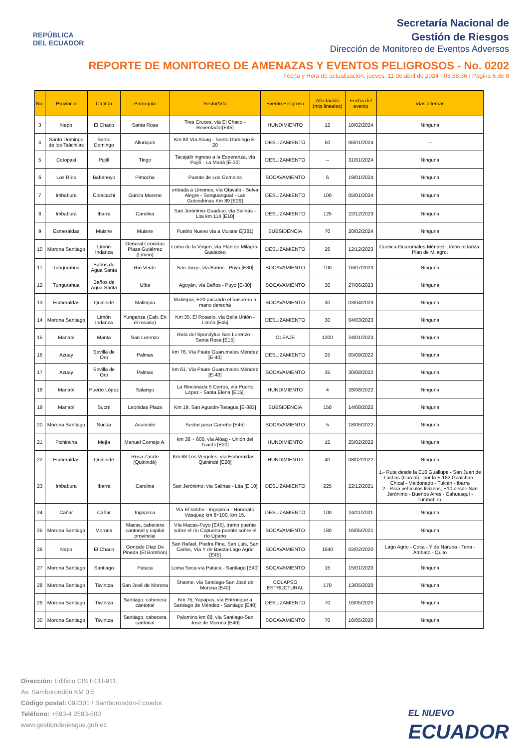REPÚBLICA
DEL ECUADOR
Secretaría Nacional de
Gestión de Riesgos
Dirección de Monitoreo de Eventos Adversos
REPORTE DE MONITOREO DE AMENAZAS Y EVENTOS PELIGROSOS - No. 0202
Fecha y Hora de actualización: jueves, 11 de abril de 2024 - 08:58:36 / Página 6 de 8
| No. | Provincia | Cantón | Parroquia | Sector/Vía | Evento Peligroso | Afectación (mts lineales) | Fecha del evento | Vías alternas |
| --- | --- | --- | --- | --- | --- | --- | --- | --- |
| 3 | Napo | El Chaco | Santa Rosa | Tres Cruces, vía El Chaco - Reventador[E45] | HUNDIMIENTO | 12 | 18/02/2024 | Ninguna |
| 4 | Santo Domingo de los Tsáchilas | Santo Domingo | Alluriquín | Km 83 Vía Aloag - Santo Domingo E- 20 | DESLIZAMIENTO | 50 | 06/01/2024 | --- |
| 5 | Cotopaxi | Pujilí | Tingo | Tacajaló ingreso a la Esperanza, vía Pujilí - La Maná [E-30] | DESLIZAMIENTO | -- | 31/01/2024 | Ninguna |
| 6 | Los Ríos | Babahoyo | Pimocha | Puente de Los Gemelos | SOCAVAMIENTO | 6 | 19/01/2024 | Ninguna |
| 7 | Imbabura | Cotacachi | García Moreno | entrada a Limones, vía Otavalo - Selva Alegre - Sanguangual - Las Golondrinas Km 89 [E29] | DESLIZAMIENTO | 100 | 05/01/2024 | Ninguna |
| 8 | Imbabura | Ibarra | Carolina | San Jerónimo-Guadual; vía Salinas - Lita km 114 [E10] | DESLIZAMIENTO | 125 | 22/12/2023 | Ninguna |
| 9 | Esmeraldas | Muisne | Muisne | Pueblo Nuevo vía a Muisne E[381] | SUBSIDENCIA | 70 | 20/02/2024 | Ninguna |
| 10 | Morona Santiago | Limón Indanza | General Leonidas Plaza Gutiérrez (Limón) | Loma de la Virgen, vía Plan de Milagro-Gualaceo | DESLIZAMIENTO | 26 | 12/12/2023 | Cuenca-Guarumales-Méndez-Limón Indanza-Plan de Milagro. |
| 11 | Tungurahua | Baños de Agua Santa | Río Verde | San Jorge, vía Baños - Puyo [E30] | SOCAVAMIENTO | 100 | 16/07/2023 | Ninguna |
| 12 | Tungurahua | Baños de Agua Santa | Ulba | Agoyán, vía Baños - Puyo [E-30] | SOCAVAMIENTO | 30 | 27/06/2023 | Ninguna |
| 13 | Esmeraldas | Quinindé | Malimpia | Malimpia, E20 pasando el basurero a mano derecha | SOCAVAMIENTO | 30 | 03/04/2023 | Ninguna |
| 14 | Morona Santiago | Limón Indanza | Yunganza (Cab. En el rosario) | Km 35, El Rosario, vía Bella Unión - Limón [E45] | DESLIZAMIENTO | 30 | 04/03/2023 | Ninguna |
| 15 | Manabí | Manta | San Lorenzo | Ruta del Spondylus San Lorenzo - Santa Rosa [E15] | OLEAJE | 1200 | 24/01/2023 | Ninguna |
| 16 | Azuay | Sevilla de Oro | Palmas | km 76, Vía Paute Guarumales Méndez [E-40] | DESLIZAMIENTO | 25 | 05/09/2022 | Ninguna |
| 17 | Azuay | Sevilla de Oro | Palmas | km 61, Vía Paute Guarumales Méndez [E-40] | SOCAVAMIENTO | 35 | 30/08/2022 | Ninguna |
| 18 | Manabí | Puerto López | Salango | La Rinconada 5 Cerros, vía Puerto López - Santa Elena [E15]. | HUNDIMIENTO | 4 | 28/08/2022 | Ninguna |
| 19 | Manabí | Sucre | Leonidas Plaza | Km 19, San Agustín-Tosagua [E-383] | SUBSIDENCIA | 150 | 14/08/2022 | Ninguna |
| 20 | Morona Santiago | Sucúa | Asunción | Sector paso Carreño [E45] | SOCAVAMIENTO | 5 | 18/05/2022 | Ninguna |
| 21 | Pichincha | Mejía | Manuel Cornejo A. | km 38 + 600, vía Alóag - Unión del Toachi [E20] | HUNDIMIENTO | 15 | 25/02/2022 | Ninguna |
| 22 | Esmeraldas | Quinindé | Rosa Zarate (Quinindé) | Km 68 Los Vergeles, vía Esmeraldas - Quinindé [E20] | HUNDIMIENTO | 40 | 08/02/2022 | Ninguna |
| 23 | Imbabura | Ibarra | Carolina | San Jerónimo; vía Salinas - Lita [E 10] | DESLIZAMIENTO | 225 | 22/12/2021 | 1.- Ruta desde la E10 Guallupe - San Juan de Lachas (Carchi) - por la E 182 Gualchan - Chical - Maldonado - Tulcán - Ibarra 2.- Para vehículos livianos, E10 desde San Jerónimo - Buenos Aires - Cahuasquí - Tumbabiro. |
| 24 | Cañar | Cañar | Ingapirca | Vía El tambo - Ingapirca - Honorato Vásquez km 8+100, km 15. | DESLIZAMIENTO | 100 | 24/11/2021 | Ninguna |
| 25 | Morona Santiago | Morona | Macas, cabecera cantonal y capital provincial | Vía Macas-Puyo [E45], tramo puente sobre el río Copueno-puente sobre el río Upano | SOCAVAMIENTO | 180 | 16/05/2021 | Ninguna |
| 26 | Napo | El Chaco | Gonzalo Díaz De Pineda (El Bombón) | San Rafael, Piedra Fina, San Luis, San Carlos, Vía Y de Baeza-Lago Agrio [E45] | SOCAVAMIENTO | 1040 | 02/02/2020 | Lago Agrio - Coca - Y de Narupa - Tena - Ambato - Quito |
| 27 | Morona Santiago | Santiago | Patuca | Loma Seca vía Patuca - Santiago [E40] | SOCAVAMIENTO | 15 | 15/01/2020 | Ninguna |
| 28 | Morona Santiago | Tiwintza | San José de Morona | Shaime, vía Santiago-San José de Morona [E40] | COLAPSO ESTRUCTURAL | 170 | 13/05/2020 | Ninguna |
| 29 | Morona Santiago | Tiwintza | Santiago, cabecera cantonal | Km 75, Yapapas, vía Entronque a Santiago de Méndez - Santiago [E40] | DESLIZAMIENTO | 70 | 16/05/2020 | Ninguna |
| 30 | Morona Santiago | Tiwintza | Santiago, cabecera cantonal | Palomino km 68, vía Santiago-San José de Morona [E40] | SOCAVAMIENTO | 70 | 16/05/2020 | Ninguna |
Dirección: Edificio CIS ECU-911,
Av. Samborondón KM 0,5
Código postal: 092301 / Samborondón-Ecuador.
Teléfono: +593-4 2593-500
www.gestionderiesgos.gob.ec
EL NUEVO
ECUADOR